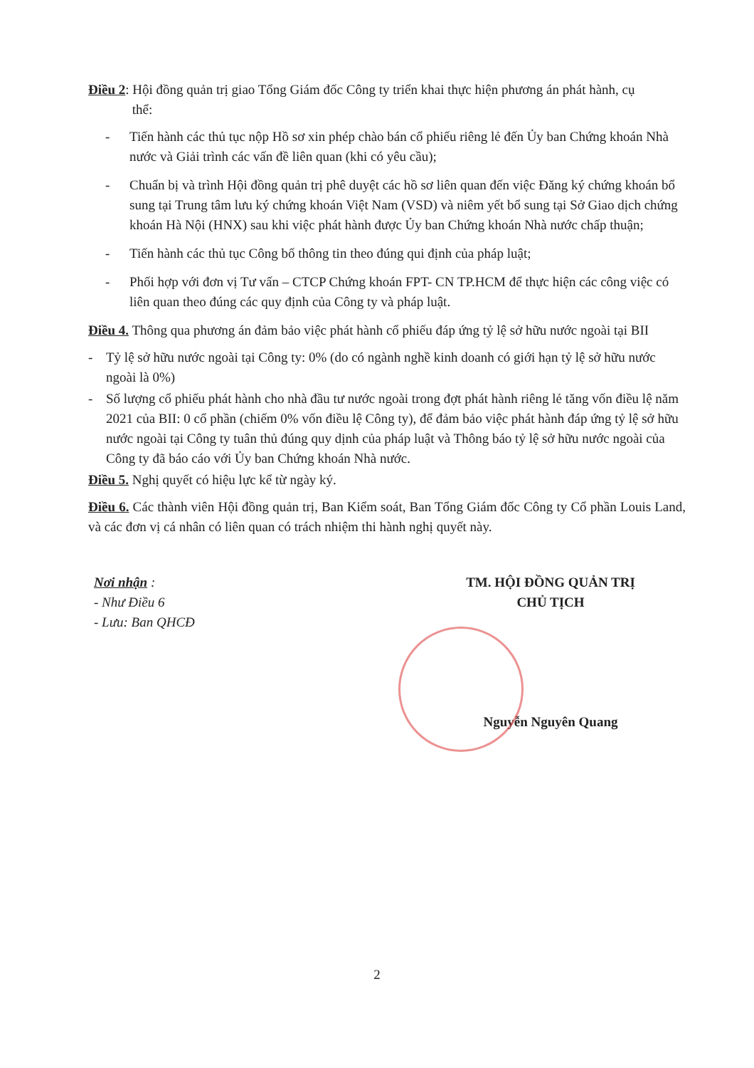Điều 2: Hội đồng quản trị giao Tổng Giám đốc Công ty triển khai thực hiện phương án phát hành, cụ
thể:
- Tiến hành các thủ tục nộp Hồ sơ xin phép chào bán cổ phiếu riêng lẻ đến Ủy ban Chứng khoán Nhà nước và Giải trình các vấn đề liên quan (khi có yêu cầu);
- Chuẩn bị và trình Hội đồng quản trị phê duyệt các hồ sơ liên quan đến việc Đăng ký chứng khoán bổ sung tại Trung tâm lưu ký chứng khoán Việt Nam (VSD) và niêm yết bổ sung tại Sở Giao dịch chứng khoán Hà Nội (HNX) sau khi việc phát hành được Ủy ban Chứng khoán Nhà nước chấp thuận;
- Tiến hành các thủ tục Công bố thông tin theo đúng qui định của pháp luật;
- Phối hợp với đơn vị Tư vấn – CTCP Chứng khoán FPT- CN TP.HCM để thực hiện các công việc có liên quan theo đúng các quy định của Công ty và pháp luật.
Điều 4. Thông qua phương án đảm bảo việc phát hành cổ phiếu đáp ứng tỷ lệ sở hữu nước ngoài tại BII
- Tỷ lệ sở hữu nước ngoài tại Công ty: 0% (do có ngành nghề kinh doanh có giới hạn tỷ lệ sở hữu nước ngoài là 0%)
- Số lượng cổ phiếu phát hành cho nhà đầu tư nước ngoài trong đợt phát hành riêng lẻ tăng vốn điều lệ năm 2021 của BII: 0 cổ phần (chiếm 0% vốn điều lệ Công ty), để đảm bảo việc phát hành đáp ứng tỷ lệ sở hữu nước ngoài tại Công ty tuân thủ đúng quy dịnh của pháp luật và Thông báo tỷ lệ sở hữu nước ngoài của Công ty đã báo cáo với Ủy ban Chứng khoán Nhà nước.
Điều 5. Nghị quyết có hiệu lực kể từ ngày ký.
Điều 6. Các thành viên Hội đồng quản trị, Ban Kiểm soát, Ban Tổng Giám đốc Công ty Cổ phần Louis Land, và các đơn vị cá nhân có liên quan có trách nhiệm thi hành nghị quyết này.
Nơi nhận :
- Như Điều 6
- Lưu: Ban QHCĐ
TM. HỘI ĐỒNG QUẢN TRỊ
CHỦ TỊCH
Nguyễn Nguyên Quang
2